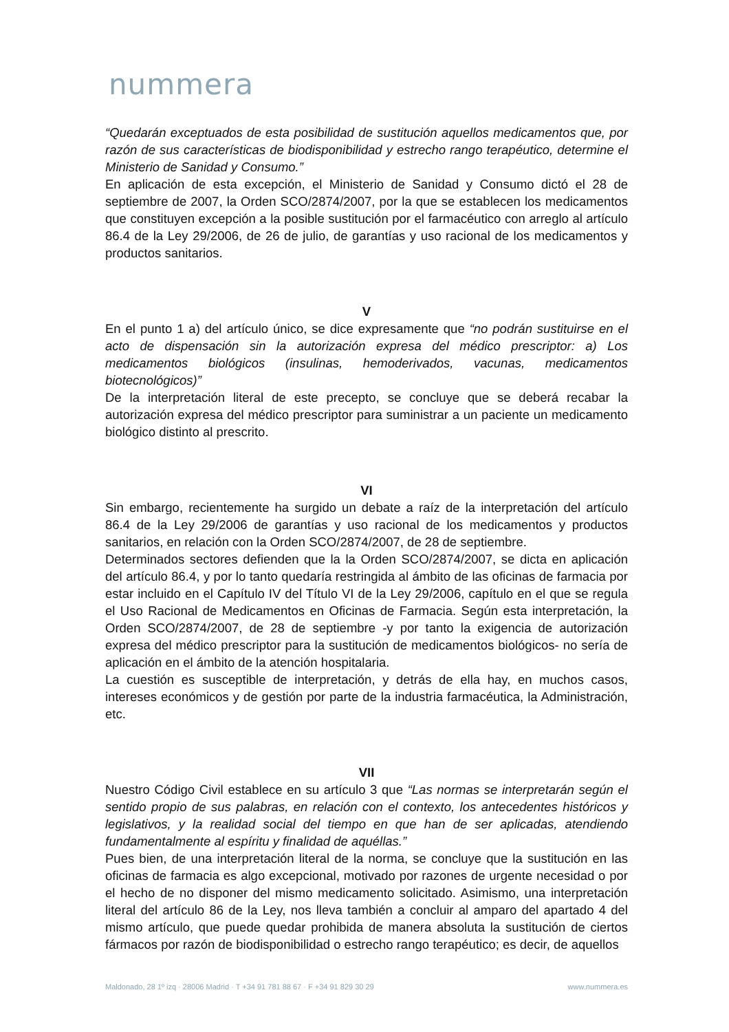nummera
“Quedarán exceptuados de esta posibilidad de sustitución aquellos medicamentos que, por razón de sus características de biodisponibilidad y estrecho rango terapéutico, determine el Ministerio de Sanidad y Consumo.”
En aplicación de esta excepción, el Ministerio de Sanidad y Consumo dictó el 28 de septiembre de 2007, la Orden SCO/2874/2007, por la que se establecen los medicamentos que constituyen excepción a la posible sustitución por el farmacéutico con arreglo al artículo 86.4 de la Ley 29/2006, de 26 de julio, de garantías y uso racional de los medicamentos y productos sanitarios.
V
En el punto 1 a) del artículo único, se dice expresamente que “no podrán sustituirse en el acto de dispensación sin la autorización expresa del médico prescriptor: a) Los medicamentos biológicos (insulinas, hemoderivados, vacunas, medicamentos biotecnológicos)”
De la interpretación literal de este precepto, se concluye que se deberá recabar la autorización expresa del médico prescriptor para suministrar a un paciente un medicamento biológico distinto al prescrito.
VI
Sin embargo, recientemente ha surgido un debate a raíz de la interpretación del artículo 86.4 de la Ley 29/2006 de garantías y uso racional de los medicamentos y productos sanitarios, en relación con la Orden SCO/2874/2007, de 28 de septiembre.
Determinados sectores defienden que la la Orden SCO/2874/2007, se dicta en aplicación del artículo 86.4, y por lo tanto quedaría restringida al ámbito de las oficinas de farmacia por estar incluido en el Capítulo IV del Título VI de la Ley 29/2006, capítulo en el que se regula el Uso Racional de Medicamentos en Oficinas de Farmacia. Según esta interpretación, la Orden SCO/2874/2007, de 28 de septiembre -y por tanto la exigencia de autorización expresa del médico prescriptor para la sustitución de medicamentos biológicos- no sería de aplicación en el ámbito de la atención hospitalaria.
La cuestión es susceptible de interpretación, y detrás de ella hay, en muchos casos, intereses económicos y de gestión por parte de la industria farmacéutica, la Administración, etc.
VII
Nuestro Código Civil establece en su artículo 3 que “Las normas se interpretarán según el sentido propio de sus palabras, en relación con el contexto, los antecedentes históricos y legislativos, y la realidad social del tiempo en que han de ser aplicadas, atendiendo fundamentalmente al espíritu y finalidad de aquéllas.”
Pues bien, de una interpretación literal de la norma, se concluye que la sustitución en las oficinas de farmacia es algo excepcional, motivado por razones de urgente necesidad o por el hecho de no disponer del mismo medicamento solicitado. Asimismo, una interpretación literal del artículo 86 de la Ley, nos lleva también a concluir al amparo del apartado 4 del mismo artículo, que puede quedar prohibida de manera absoluta la sustitución de ciertos fármacos por razón de biodisponibilidad o estrecho rango terapéutico; es decir, de aquellos
Maldonado, 28 1º izq · 28006 Madrid · T +34 91 781 88 67 · F +34 91 829 30 29 www.nummera.es